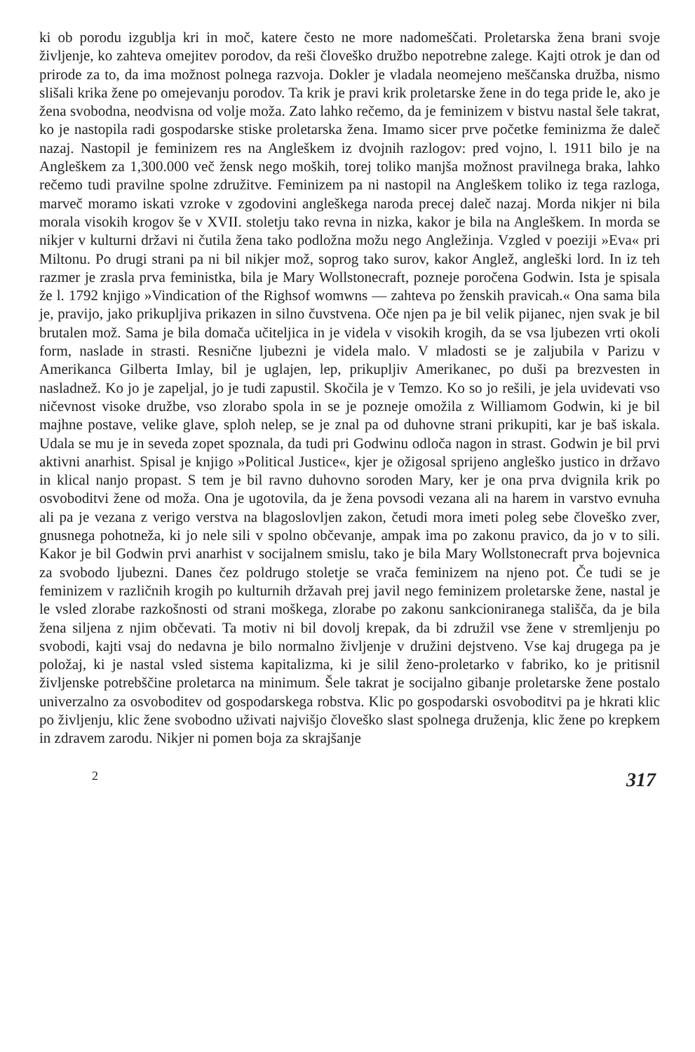ki ob porodu izgublja kri in moč, katere često ne more nadomeščati. Proletarska žena brani svoje življenje, ko zahteva omejitev porodov, da reši človeško družbo nepotrebne zalege. Kajti otrok je dan od prirode za to, da ima možnost polnega razvoja. Dokler je vladala neomejeno meščanska družba, nismo slišali krika žene po omejevanju porodov. Ta krik je pravi krik proletarske žene in do tega pride le, ako je žena svobodna, neodvisna od volje moža. Zato lahko rečemo, da je feminizem v bistvu nastal šele takrat, ko je nastopila radi gospodarske stiske proletarska žena. Imamo sicer prve početke feminizma že daleč nazaj. Nastopil je feminizem res na Angleškem iz dvojnih razlogov: pred vojno, l. 1911 bilo je na Angleškem za 1,300.000 več žensk nego moških, torej toliko manjša možnost pravilnega braka, lahko rečemo tudi pravilne spolne združitve. Feminizem pa ni nastopil na Angleškem toliko iz tega razloga, marveč moramo iskati vzroke v zgodovini angleškega naroda precej daleč nazaj. Morda nikjer ni bila morala visokih krogov še v XVII. stoletju tako revna in nizka, kakor je bila na Angleškem. In morda se nikjer v kulturni državi ni čutila žena tako podložna možu nego Angležinja. Vzgled v poeziji »Eva« pri Miltonu. Po drugi strani pa ni bil nikjer mož, soprog tako surov, kakor Anglež, angleški lord. In iz teh razmer je zrasla prva feministka, bila je Mary Wollstonecraft, pozneje poročena Godwin. Ista je spisala že l. 1792 knjigo »Vindication of the Righsof womwns — zahteva po ženskih pravicah.« Ona sama bila je, pravijo, jako prikupljiva prikazen in silno čuvstvena. Oče njen pa je bil velik pijanec, njen svak je bil brutalen mož. Sama je bila domača učiteljica in je videla v visokih krogih, da se vsa ljubezen vrti okoli form, naslade in strasti. Resnične ljubezni je videla malo. V mladosti se je zaljubila v Parizu v Amerikanca Gilberta Imlay, bil je uglajen, lep, prikupljiv Amerikanec, po duši pa brezvesten in nasladnež. Ko jo je zapeljal, jo je tudi zapustil. Skočila je v Temzo. Ko so jo rešili, je jela uvidevati vso ničevnost visoke družbe, vso zlorabo spola in se je pozneje omožila z Williamom Godwin, ki je bil majhne postave, velike glave, sploh nelep, se je znal pa od duhovne strani prikupiti, kar je baš iskala. Udala se mu je in seveda zopet spoznala, da tudi pri Godwinu odloča nagon in strast. Godwin je bil prvi aktivni anarhist. Spisal je knjigo »Political Justice«, kjer je ožigosal sprijeno angleško justico in državo in klical nanjo propast. S tem je bil ravno duhovno soroden Mary, ker je ona prva dvignila krik po osvoboditvi žene od moža. Ona je ugotovila, da je žena povsodi vezana ali na harem in varstvo evnuha ali pa je vezana z verigo verstva na blagoslovljen zakon, četudi mora imeti poleg sebe človeško zver, gnusnega pohotneža, ki jo nele sili v spolno občevanje, ampak ima po zakonu pravico, da jo v to sili. Kakor je bil Godwin prvi anarhist v socijalnem smislu, tako je bila Mary Wollstonecraft prva bojevnica za svobodo ljubezni. Danes čez poldrugo stoletje se vrača feminizem na njeno pot. Če tudi se je feminizem v različnih krogih po kulturnih državah prej javil nego feminizem proletarske žene, nastal je le vsled zlorabe razkošnosti od strani moškega, zlorabe po zakonu sankcioniranega stališča, da je bila žena siljena z njim občevati. Ta motiv ni bil dovolj krepak, da bi združil vse žene v stremljenju po svobodi, kajti vsaj do nedavna je bilo normalno življenje v družini dejstveno. Vse kaj drugega pa je položaj, ki je nastal vsled sistema kapitalizma, ki je silil ženo-proletarko v fabriko, ko je pritisnil življenske potrebščine proletarca na minimum. Šele takrat je socijalno gibanje proletarske žene postalo univerzalno za osvoboditev od gospodarskega robstva. Klic po gospodarski osvoboditvi pa je hkrati klic po življenju, klic žene svobodno uživati najvišjo človeško slast spolnega druženja, klic žene po krepkem in zdravem zarodu. Nikjer ni pomen boja za skrajšanje
2 317